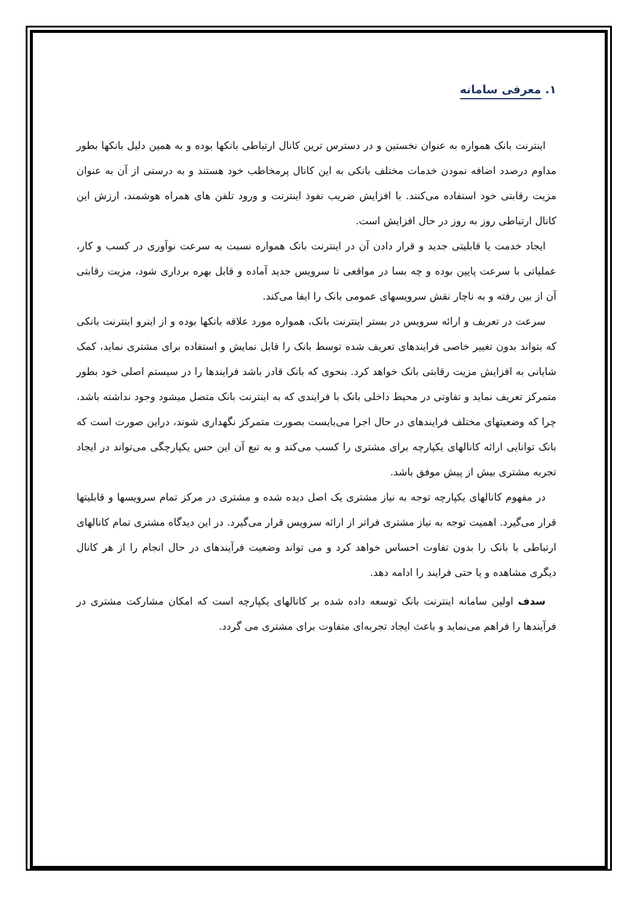۱. معرفی سامانه
اینترنت بانک همواره به عنوان نخستین و در دسترس ترین کانال ارتباطی بانکها بوده و به همین دلیل بانکها بطور مداوم درصدد اضافه نمودن خدمات مختلف بانکی به این کانال پرمخاطب خود هستند و به درستی از آن به عنوان مزیت رقابتی خود استفاده می‌کنند. با افزایش ضریب نفوذ اینترنت و ورود تلفن های همراه هوشمند، ارزش این کانال ارتباطی روز به روز در حال افزایش است.
ایجاد خدمت یا قابلیتی جدید و قرار دادن آن در اینترنت بانک همواره نسبت به سرعت نوآوری در کسب و کار، عملیاتی با سرعت پایین بوده و چه بسا در مواقعی تا سرویس جدید آماده و قابل بهره برداری شود، مزیت رقابتی آن از بین رفته و به ناچار نقش سرویسهای عمومی بانک را ایفا می‌کند.
سرعت در تعریف و ارائه سرویس در بستر اینترنت بانک، همواره مورد علاقه بانکها بوده و از اینرو اینترنت بانکی که بتواند بدون تغییر خاصی فرایندهای تعریف شده توسط بانک را قابل نمایش و استفاده برای مشتری نماید، کمک شایانی به افزایش مزیت رقابتی بانک خواهد کرد. بنحوی که بانک قادر باشد فرایندها را در سیستم اصلی خود بطور متمرکز تعریف نماید و تفاوتی در محیط داخلی بانک با فرایندی که به اینترنت بانک متصل میشود وجود نداشته باشد، چرا که وضعیتهای مختلف فرایندهای در حال اجرا می‌بایست بصورت متمرکز نگهداری شوند، دراین صورت است که بانک توانایی ارائه کانالهای یکپارچه برای مشتری را کسب می‌کند و به تبع آن این حس یکپارچگی می‌تواند در ایجاد تجربه مشتری بیش از پیش موفق باشد.
در مفهوم کانالهای یکپارچه توجه به نیاز مشتری یک اصل دیده شده و مشتری در مرکز تمام سرویسها و قابلیتها قرار می‌گیرد. اهمیت توجه به نیاز مشتری فراتر از ارائه سرویس قرار می‌گیرد. در این دیدگاه مشتری تمام کانالهای ارتباطی با بانک را بدون تفاوت احساس خواهد کرد و می تواند وضعیت فرآیندهای در حال انجام را از هر کانال دیگری مشاهده و یا حتی فرایند را ادامه دهد.
سدف اولین سامانه اینترنت بانک توسعه داده شده بر کانالهای یکپارچه است که امکان مشارکت مشتری در فرآیندها را فراهم می‌نماید و باعث ایجاد تجربه‌ای متفاوت برای مشتری می گردد.